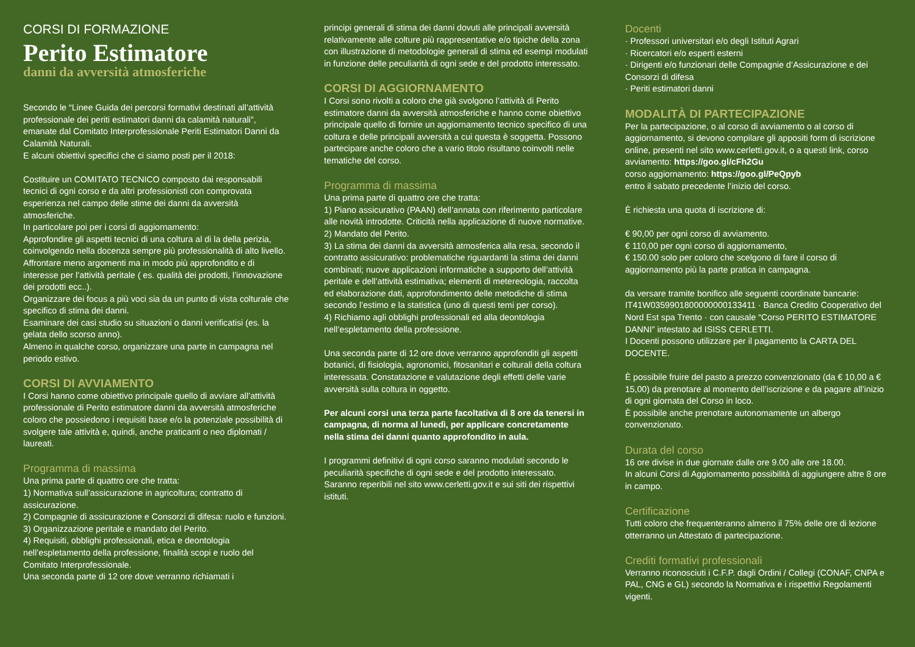CORSI DI FORMAZIONE
Perito Estimatore
danni da avversità atmosferiche
Secondo le “Linee Guida dei percorsi formativi destinati all’attività professionale dei periti estimatori danni da calamità naturali”, emanate dal Comitato Interprofessionale Periti Estimatori Danni da Calamità Naturali.
E alcuni obiettivi specifici che ci siamo posti per il 2018:
Costituire un COMITATO TECNICO composto dai responsabili tecnici di ogni corso e da altri professionisti con comprovata esperienza nel campo delle stime dei danni da avversità atmosferiche.
In particolare poi per i corsi di aggiornamento:
Approfondire gli aspetti tecnici di una coltura al di la della perizia, coinvolgendo nella docenza sempre più professionalità di alto livello.
Affrontare meno argomenti ma in modo più approfondito e di interesse per l’attività peritale ( es. qualità dei prodotti, l’innovazione dei prodotti ecc..).
Organizzare dei focus a più voci sia da un punto di vista colturale che specifico di stima dei danni.
Esaminare dei casi studio su situazioni o danni verificatisi (es. la gelata dello scorso anno).
Almeno in qualche corso, organizzare una parte in campagna nel periodo estivo.
CORSI DI AVVIAMENTO
I Corsi hanno come obiettivo principale quello di avviare all’attività professionale di Perito estimatore danni da avversità atmosferiche coloro che possiedono i requisiti base e/o la potenziale possibilità di svolgere tale attività e, quindi, anche praticanti o neo diplomati / laureati.
Programma di massima
Una prima parte di quattro ore che tratta:
1) Normativa sull’assicurazione in agricoltura; contratto di assicurazione.
2) Compagnie di assicurazione e Consorzi di difesa: ruolo e funzioni.
3) Organizzazione peritale e mandato del Perito.
4) Requisiti, obblighi professionali, etica e deontologia nell’espletamento della professione, finalità scopi e ruolo del Comitato Interprofessionale.
Una seconda parte di 12 ore dove verranno richiamati i
principi generali di stima dei danni dovuti alle principali avversità relativamente alle colture più rappresentative e/o tipiche della zona con illustrazione di metodologie generali di stima ed esempi modulati in funzione delle peculiarità di ogni sede e del prodotto interessato.
CORSI DI AGGIORNAMENTO
I Corsi sono rivolti a coloro che già svolgono l’attività di Perito estimatore danni da avversità atmosferiche e hanno come obiettivo principale quello di fornire un aggiornamento tecnico specifico di una coltura e delle principali avversità a cui questa è soggetta. Possono partecipare anche coloro che a vario titolo risultano coinvolti nelle tematiche del corso.
Programma di massima
Una prima parte di quattro ore che tratta:
1) Piano assicurativo (PAAN) dell’annata con riferimento particolare alle novità introdotte. Criticità nella applicazione di nuove normative.
2) Mandato del Perito.
3) La stima dei danni da avversità atmosferica alla resa, secondo il contratto assicurativo: problematiche riguardanti la stima dei danni combinati; nuove applicazioni informatiche a supporto dell’attività peritale e dell’attività estimativa; elementi di metereologia, raccolta ed elaborazione dati, approfondimento delle metodiche di stima secondo l’estimo e la statistica (uno di questi temi per corso).
4) Richiamo agli obblighi professionali ed alla deontologia nell’espletamento della professione.
Una seconda parte di 12 ore dove verranno approfonditi gli aspetti botanici, di fisiologia, agronomici, fitosanitari e colturali della coltura interessata. Constatazione e valutazione degli effetti delle varie avversità sulla coltura in oggetto.
Per alcuni corsi una terza parte facoltativa di 8 ore da tenersi in campagna, di norma al lunedì, per applicare concretamente nella stima dei danni quanto approfondito in aula.
I programmi definitivi di ogni corso saranno modulati secondo le peculiarità specifiche di ogni sede e del prodotto interessato. Saranno reperibili nel sito www.cerletti.gov.it e sui siti dei rispettivi istituti.
Docenti
· Professori universitari e/o degli Istituti Agrari
· Ricercatori e/o esperti esterni
· Dirigenti e/o funzionari delle Compagnie d’Assicurazione e dei Consorzi di difesa
· Periti estimatori danni
MODALITÀ DI PARTECIPAZIONE
Per la partecipazione, o al corso di avviamento o al corso di aggiornamento, si devono compilare gli appositi form di iscrizione online, presenti nel sito www.cerletti.gov.it, o a questi link, corso avviamento: https://goo.gl/cFh2Gu
corso aggiornamento: https://goo.gl/PeQpyb
entro il sabato precedente l’inizio del corso.
È richiesta una quota di iscrizione di:
€ 90,00 per ogni corso di avviamento.
€ 110,00 per ogni corso di aggiornamento,
€ 150.00 solo per coloro che scelgono di fare il corso di aggiornamento più la parte pratica in campagna.
da versare tramite bonifico alle seguenti coordinate bancarie: IT41W0359901800000000133411 · Banca Credito Cooperativo del Nord Est spa Trento · con causale “Corso PERITO ESTIMATORE DANNI” intestato ad ISISS CERLETTI.
I Docenti possono utilizzare per il pagamento la CARTA DEL DOCENTE.
È possibile fruire del pasto a prezzo convenzionato (da € 10,00 a € 15,00) da prenotare al momento dell’iscrizione e da pagare all’inizio di ogni giornata del Corso in loco.
È possibile anche prenotare autonomamente un albergo convenzionato.
Durata del corso
16 ore divise in due giornate dalle ore 9.00 alle ore 18.00.
In alcuni Corsi di Aggiornamento possibilità di aggiungere altre 8 ore in campo.
Certificazione
Tutti coloro che frequenteranno almeno il 75% delle ore di lezione otterranno un Attestato di partecipazione.
Crediti formativi professionali
Verranno riconosciuti i C.F.P. dagli Ordini / Collegi (CONAF, CNPA e PAL, CNG e GL) secondo la Normativa e i rispettivi Regolamenti vigenti.